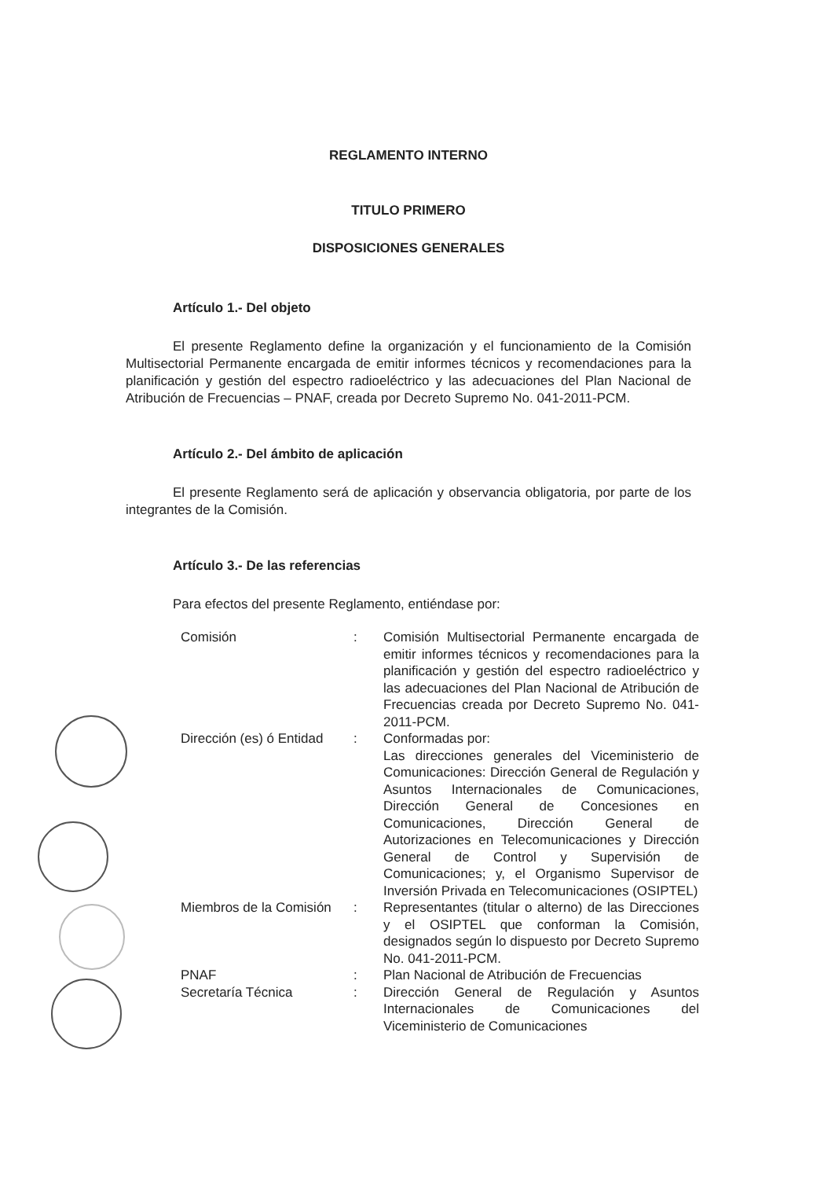REGLAMENTO INTERNO
TITULO PRIMERO
DISPOSICIONES GENERALES
Artículo 1.- Del objeto
El presente Reglamento define la organización y el funcionamiento de la Comisión Multisectorial Permanente encargada de emitir informes técnicos y recomendaciones para la planificación y gestión del espectro radioeléctrico y las adecuaciones del Plan Nacional de Atribución de Frecuencias – PNAF, creada por Decreto Supremo No. 041-2011-PCM.
Artículo 2.- Del ámbito de aplicación
El presente Reglamento será de aplicación y observancia obligatoria, por parte de los integrantes de la Comisión.
Artículo 3.- De las referencias
Para efectos del presente Reglamento, entiéndase por:
| Comisión | : | Comisión Multisectorial Permanente encargada de emitir informes técnicos y recomendaciones para la planificación y gestión del espectro radioeléctrico y las adecuaciones del Plan Nacional de Atribución de Frecuencias creada por Decreto Supremo No. 041-2011-PCM. |
| Dirección (es) ó Entidad | : | Conformadas por: Las direcciones generales del Viceministerio de Comunicaciones: Dirección General de Regulación y Asuntos Internacionales de Comunicaciones, Dirección General de Concesiones en Comunicaciones, Dirección General de Autorizaciones en Telecomunicaciones y Dirección General de Control y Supervisión de Comunicaciones; y, el Organismo Supervisor de Inversión Privada en Telecomunicaciones (OSIPTEL) |
| Miembros de la Comisión | : | Representantes (titular o alterno) de las Direcciones y el OSIPTEL que conforman la Comisión, designados según lo dispuesto por Decreto Supremo No. 041-2011-PCM. |
| PNAF | : | Plan Nacional de Atribución de Frecuencias |
| Secretaría Técnica | : | Dirección General de Regulación y Asuntos Internacionales de Comunicaciones del Viceministerio de Comunicaciones |